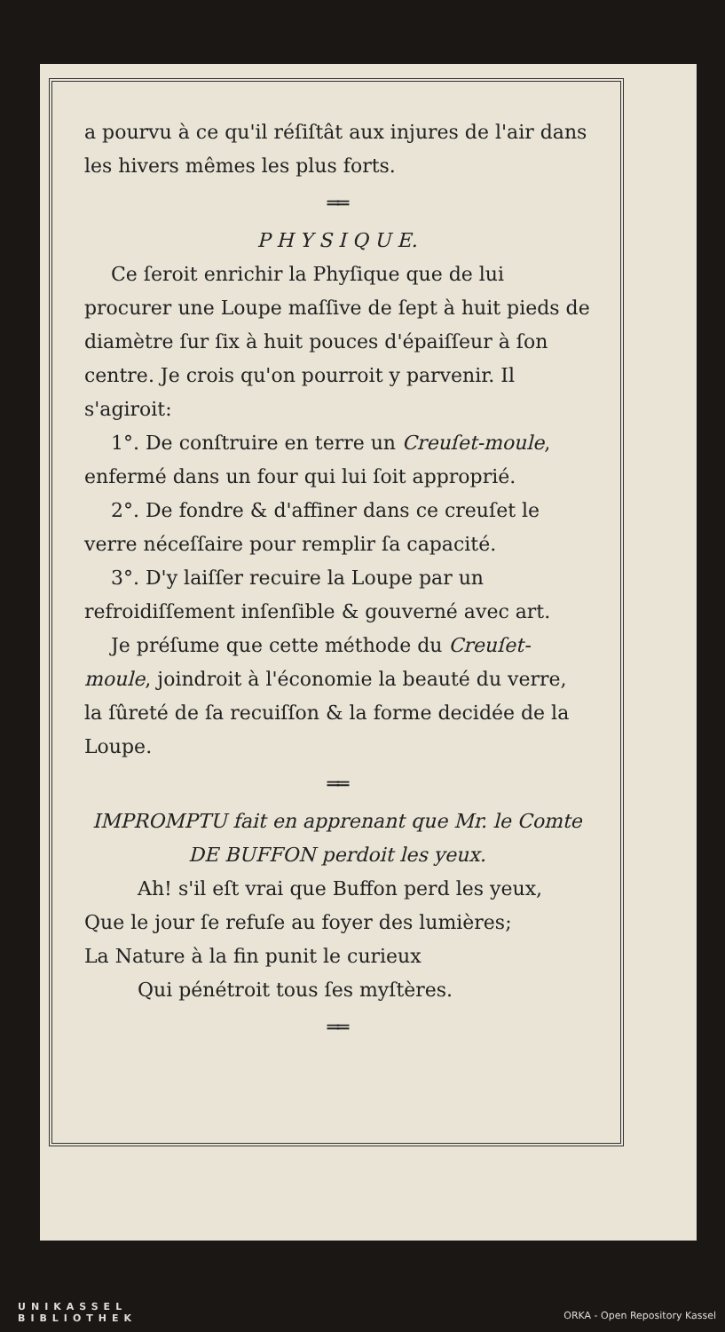a pourvu à ce qu'il réſiſtât aux injures de l'air dans les hivers mêmes les plus forts.
══
P H Y S I Q U E.
Ce ſeroit enrichir la Phyſique que de lui procurer une Loupe maſſive de ſept à huit pieds de diamètre ſur ſix à huit pouces d'épaiſſeur à ſon centre. Je crois qu'on pourroit y parvenir. Il s'agiroit:
1°. De conſtruire en terre un Creuſet-moule, enfermé dans un four qui lui ſoit approprié.
2°. De fondre & d'affiner dans ce creuſet le verre néceſſaire pour remplir ſa capacité.
3°. D'y laiſſer recuire la Loupe par un refroidiſſement inſenſible & gouverné avec art.
Je préſume que cette méthode du Creuſet-moule, joindroit à l'économie la beauté du verre, la ſûreté de ſa recuiſſon & la forme decidée de la Loupe.
══
IMPROMPTU fait en apprenant que Mr. le Comte DE BUFFON perdoit les yeux.
Ah! s'il eſt vrai que Buffon perd les yeux,
Que le jour ſe refuſe au foyer des lumières;
La Nature à la fin punit le curieux
Qui pénétroit tous ſes myſtères.
══
UNIKASSEL
BIBLIOTHEK
ORKA - Open Repository Kassel